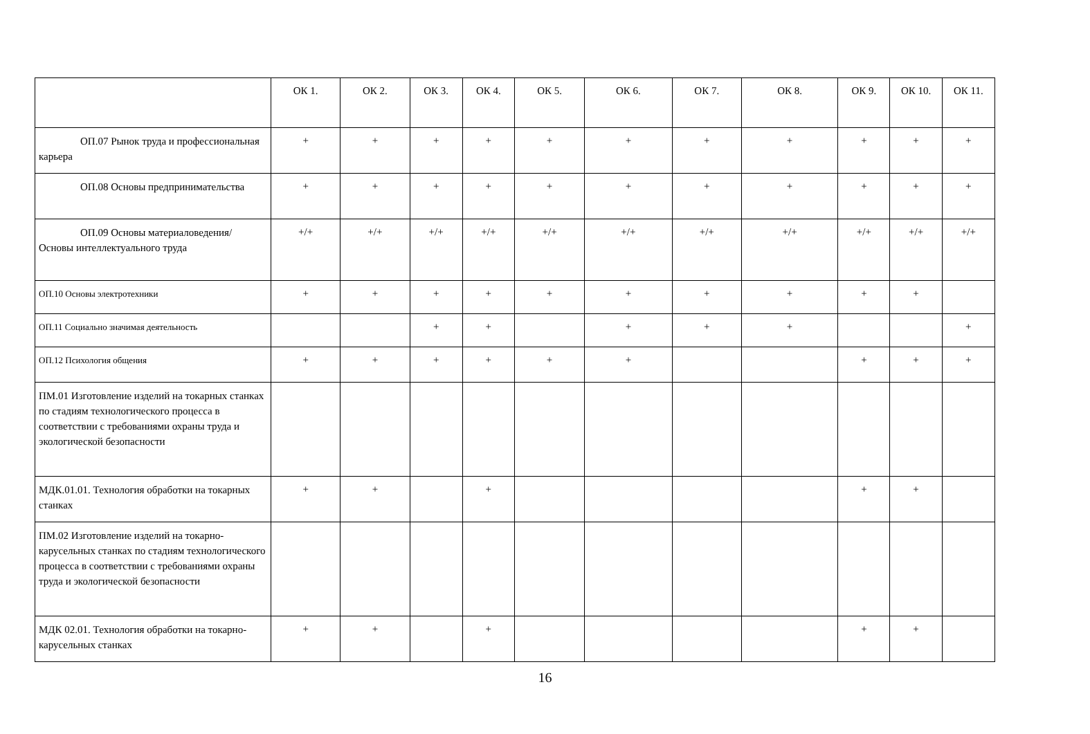| | ОК 1. | ОК 2. | ОК 3. | ОК 4. | ОК 5. | ОК 6. | ОК 7. | ОК 8. | ОК 9. | ОК 10. | ОК 11. |
| --- | --- | --- | --- | --- | --- | --- | --- | --- | --- | --- | --- |
| ОП.07 Рынок труда и профессиональная карьера | + | + | + | + | + | + | + | + | + | + | + |
| ОП.08 Основы предпринимательства | + | + | + | + | + | + | + | + | + | + | + |
| ОП.09 Основы материаловедения/ Основы интеллектуального труда | +/+ | +/+ | +/+ | +/+ | +/+ | +/+ | +/+ | +/+ | +/+ | +/+ | +/+ |
| ОП.10 Основы электротехники | + | + | + | + | + | + | + | + | + | + | |
| ОП.11 Социально значимая деятельность | | | + | + | | + | + | + | | | + |
| ОП.12 Психология общения | + | + | + | + | + | + | | | + | + | + |
| ПМ.01 Изготовление изделий на токарных станках по стадиям технологического процесса в соответствии с требованиями охраны труда и экологической безопасности | | | | | | | | | | | |
| МДК.01.01. Технология обработки на токарных станках | + | + | | + | | | | | + | + | |
| ПМ.02 Изготовление изделий на токарно-карусельных станках по стадиям технологического процесса в соответствии с требованиями охраны труда и экологической безопасности | | | | | | | | | | | |
| МДК 02.01. Технология обработки на токарно-карусельных станках | + | + | | + | | | | | + | + | |
16